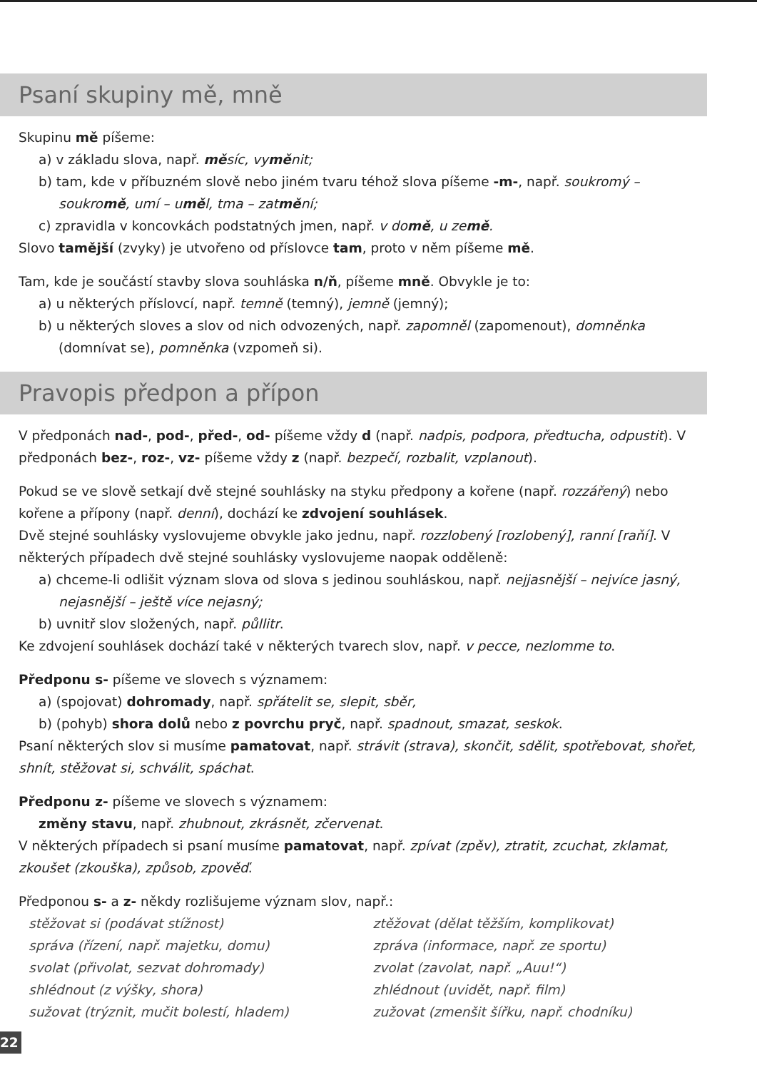Psaní skupiny mě, mně
Skupinu mě píšeme:
a) v základu slova, např. měsíc, vyměnit;
b) tam, kde v příbuzném slově nebo jiném tvaru téhož slova píšeme -m-, např. soukromý – soukromě, umí – uměl, tma – zatmění;
c) zpravidla v koncovkách podstatných jmen, např. v domě, u země.
Slovo tamější (zvyky) je utvořeno od příslovce tam, proto v něm píšeme mě.
Tam, kde je součástí stavby slova souhláska n/ň, píšeme mně. Obvykle je to:
a) u některých příslovcí, např. temně (temný), jemně (jemný);
b) u některých sloves a slov od nich odvozených, např. zapomněl (zapomenout), domněnka (domnívat se), pomněnka (vzpomeň si).
Pravopis předpon a přípon
V předponách nad-, pod-, před-, od- píšeme vždy d (např. nadpis, podpora, předtucha, odpustit). V předponách bez-, roz-, vz- píšeme vždy z (např. bezpečí, rozbalit, vzplanout).
Pokud se ve slově setkají dvě stejné souhlásky na styku předpony a kořene (např. rozzářený) nebo kořene a přípony (např. denní), dochází ke zdvojení souhlásek.
Dvě stejné souhlásky vyslovujeme obvykle jako jednu, např. rozzlobený [rozlobený], ranní [raňí]. V některých případech dvě stejné souhlásky vyslovujeme naopak odděleně:
a) chceme-li odlišit význam slova od slova s jedinou souhláskou, např. nejjasnější – nejvíce jasný, nejasnější – ještě více nejasný;
b) uvnitř slov složených, např. půllitr.
Ke zdvojení souhlásek dochází také v některých tvarech slov, např. v pecce, nezlomme to.
Předponu s- píšeme ve slovech s významem:
a) (spojovat) dohromady, např. spřátelit se, slepit, sběr,
b) (pohyb) shora dolů nebo z povrchu pryč, např. spadnout, smazat, seskok.
Psaní některých slov si musíme pamatovat, např. strávit (strava), skončit, sdělit, spotřebovat, shořet, shnít, stěžovat si, schválit, spáchat.
Předponu z- píšeme ve slovech s významem:
změny stavu, např. zhubnout, zkrásnět, zčervenat.
V některých případech si psaní musíme pamatovat, např. zpívat (zpěv), ztratit, zcuchat, zklamat, zkoušet (zkouška), způsob, zpověď.
Předponou s- a z- někdy rozlišujeme význam slov, např.:
stěžovat si (podávat stížnost)
správa (řízení, např. majetku, domu)
svolat (přivolat, sezvat dohromady)
shlédnout (z výšky, shora)
sužovat (trýznit, mučit bolestí, hladem)
ztěžovat (dělat těžším, komplikovat)
zpráva (informace, např. ze sportu)
zvolat (zavolat, např. „Auu!“)
zhlédnout (uvidět, např. film)
zužovat (zmenšit šířku, např. chodníku)
22